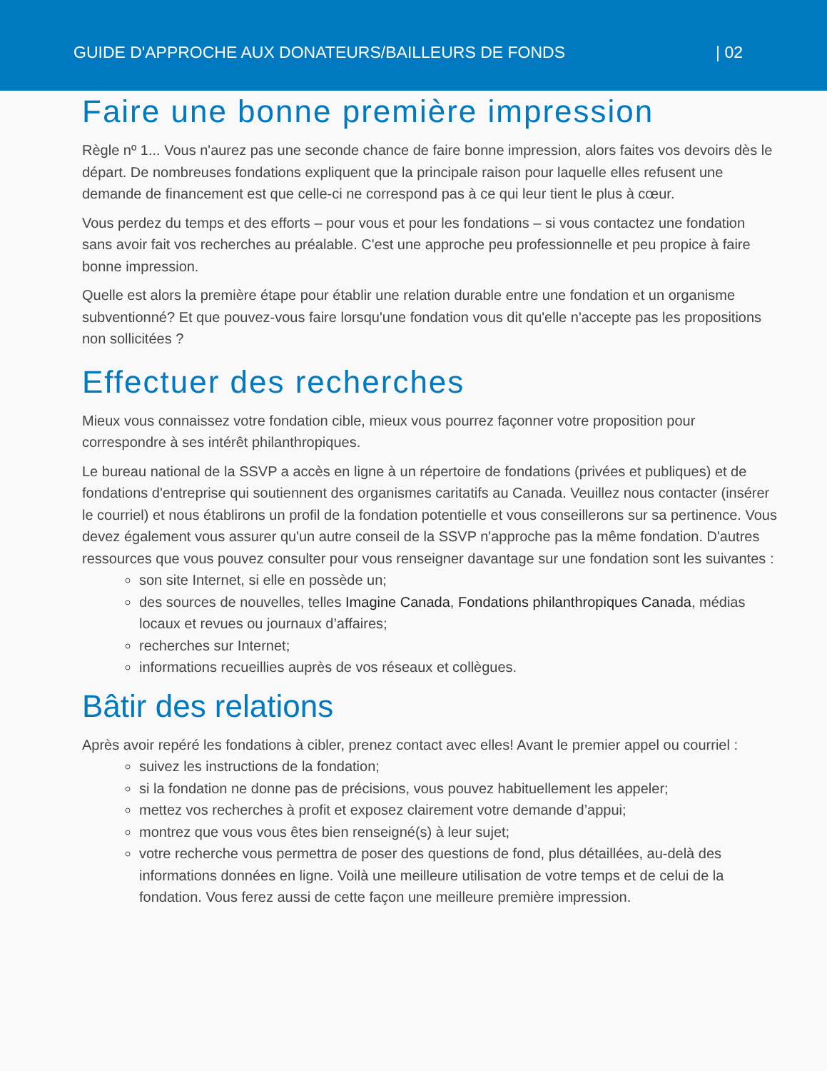GUIDE D'APPROCHE AUX DONATEURS/BAILLEURS DE FONDS | 02
Faire une bonne première impression
Règle nº 1... Vous n'aurez pas une seconde chance de faire bonne impression, alors faites vos devoirs dès le départ. De nombreuses fondations expliquent que la principale raison pour laquelle elles refusent une demande de financement est que celle-ci ne correspond pas à ce qui leur tient le plus à cœur.
Vous perdez du temps et des efforts – pour vous et pour les fondations – si vous contactez une fondation sans avoir fait vos recherches au préalable. C'est une approche peu professionnelle et peu propice à faire bonne impression.
Quelle est alors la première étape pour établir une relation durable entre une fondation et un organisme subventionné? Et que pouvez-vous faire lorsqu'une fondation vous dit qu'elle n'accepte pas les propositions non sollicitées ?
Effectuer des recherches
Mieux vous connaissez votre fondation cible, mieux vous pourrez façonner votre proposition pour correspondre à ses intérêt philanthropiques.
Le bureau national de la SSVP a accès en ligne à un répertoire de fondations (privées et publiques) et de fondations d'entreprise qui soutiennent des organismes caritatifs au Canada. Veuillez nous contacter (insérer le courriel) et nous établirons un profil de la fondation potentielle et vous conseillerons sur sa pertinence. Vous devez également vous assurer qu'un autre conseil de la SSVP n'approche pas la même fondation. D'autres ressources que vous pouvez consulter pour vous renseigner davantage sur une fondation sont les suivantes :
son site Internet, si elle en possède un;
des sources de nouvelles, telles Imagine Canada, Fondations philanthropiques Canada, médias locaux et revues ou journaux d’affaires;
recherches sur Internet;
informations recueillies auprès de vos réseaux et collègues.
Bâtir des relations
Après avoir repéré les fondations à cibler, prenez contact avec elles! Avant le premier appel ou courriel :
suivez les instructions de la fondation;
si la fondation ne donne pas de précisions, vous pouvez habituellement les appeler;
mettez vos recherches à profit et exposez clairement votre demande d’appui;
montrez que vous vous êtes bien renseigné(s) à leur sujet;
votre recherche vous permettra de poser des questions de fond, plus détaillées, au-delà des informations données en ligne. Voilà une meilleure utilisation de votre temps et de celui de la fondation. Vous ferez aussi de cette façon une meilleure première impression.